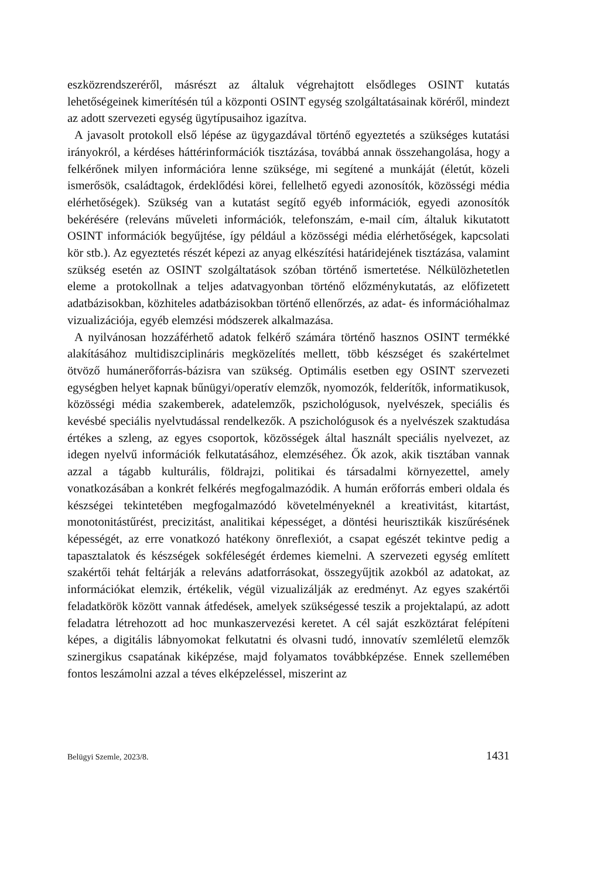eszközrendszeréről, másrészt az általuk végrehajtott elsődleges OSINT kutatás lehetőségeinek kimerítésén túl a központi OSINT egység szolgáltatásainak köréről, mindezt az adott szervezeti egység ügytípusaihoz igazítva.
A javasolt protokoll első lépése az ügygazdával történő egyeztetés a szükséges kutatási irányokról, a kérdéses háttérinformációk tisztázása, továbbá annak összehangolása, hogy a felkérőnek milyen információra lenne szüksége, mi segítené a munkáját (életút, közeli ismerősök, családtagok, érdeklődési körei, fellelhető egyedi azonosítók, közösségi média elérhetőségek). Szükség van a kutatást segítő egyéb információk, egyedi azonosítók bekérésére (releváns műveleti információk, telefonszám, e-mail cím, általuk kikutatott OSINT információk begyűjtése, így például a közösségi média elérhetőségek, kapcsolati kör stb.). Az egyeztetés részét képezi az anyag elkészítési határidejének tisztázása, valamint szükség esetén az OSINT szolgáltatások szóban történő ismertetése. Nélkülözhetetlen eleme a protokollnak a teljes adatvagyonban történő előzménykutatás, az előfizetett adatbázisokban, közhiteles adatbázisokban történő ellenőrzés, az adat- és információhalmaz vizualizációja, egyéb elemzési módszerek alkalmazása.
A nyilvánosan hozzáférhető adatok felkérő számára történő hasznos OSINT termékké alakításához multidiszciplináris megközelítés mellett, több készséget és szakértelmet ötvöző humánerőforrás-bázisra van szükség. Optimális esetben egy OSINT szervezeti egységben helyet kapnak bűnügyi/operatív elemzők, nyomozók, felderítők, informatikusok, közösségi média szakemberek, adatelemzők, pszichológusok, nyelvészek, speciális és kevésbé speciális nyelvtudással rendelkezők. A pszichológusok és a nyelvészek szaktudása értékes a szleng, az egyes csoportok, közösségek által használt speciális nyelvezet, az idegen nyelvű információk felkutatásához, elemzéséhez. Ők azok, akik tisztában vannak azzal a tágabb kulturális, földrajzi, politikai és társadalmi környezettel, amely vonatkozásában a konkrét felkérés megfogalmazódik. A humán erőforrás emberi oldala és készségei tekintetében megfogalmazódó követelményeknél a kreativitást, kitartást, monotonitástűrést, precizitást, analitikai képességet, a döntési heurisztikák kiszűrésének képességét, az erre vonatkozó hatékony önreflexiót, a csapat egészét tekintve pedig a tapasztalatok és készségek sokféleségét érdemes kiemelni. A szervezeti egység említett szakértői tehát feltárják a releváns adatforrásokat, összegyűjtik azokból az adatokat, az információkat elemzik, értékelik, végül vizualizálják az eredményt. Az egyes szakértői feladatkörök között vannak átfedések, amelyek szükségessé teszik a projektalapú, az adott feladatra létrehozott ad hoc munkaszervezési keretet. A cél saját eszköztárat felépíteni képes, a digitális lábnyomokat felkutatni és olvasni tudó, innovatív szemléletű elemzők szinergikus csapatának kiképzése, majd folyamatos továbbképzése. Ennek szellemében fontos leszámolni azzal a téves elképzeléssel, miszerint az
Belügyi Szemle, 2023/8. 1431